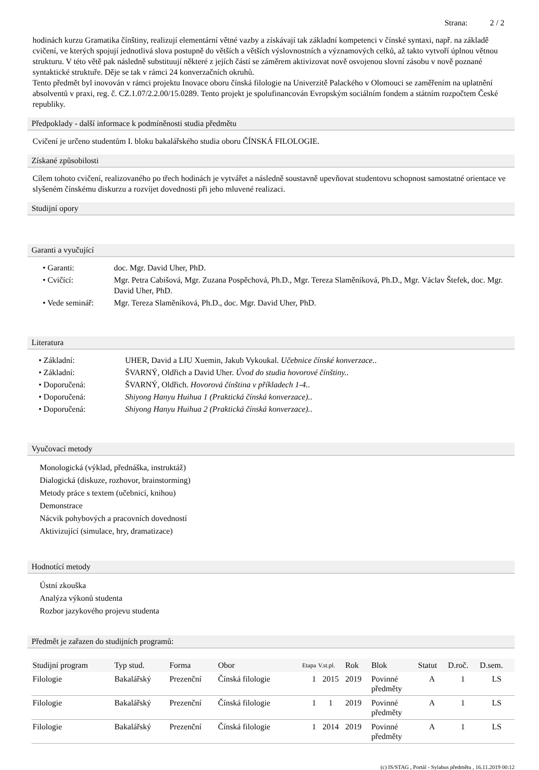Strana: 2 / 2
hodinách kurzu Gramatika čínštiny, realizují elementární větné vazby a získávají tak základní kompetenci v čínské syntaxi, např. na základě cvičení, ve kterých spojují jednotlivá slova postupně do větších a větších výslovnostních a významových celků, až takto vytvoří úplnou větnou strukturu. V této větě pak následně substituují některé z jejích částí se záměrem aktivizovat nově osvojenou slovní zásobu v nově poznané syntaktické struktuře. Děje se tak v rámci 24 konverzačních okruhů.
Tento předmět byl inovován v rámci projektu Inovace oboru čínská filologie na Univerzitě Palackého v Olomouci se zaměřením na uplatnění absolventů v praxi, reg. č. CZ.1.07/2.2.00/15.0289. Tento projekt je spolufinancován Evropským sociálním fondem a státním rozpočtem České republiky.
Předpoklady - další informace k podmíněnosti studia předmětu
Cvičení je určeno studentům I. bloku bakalářského studia oboru ČÍNSKÁ FILOLOGIE.
Získané způsobilosti
Cílem tohoto cvičení, realizovaného po třech hodinách je vytvářet a následně soustavně upevňovat studentovu schopnost samostatné orientace ve slyšeném čínskému diskurzu a rozvíjet dovednosti při jeho mluvené realizaci.
Studijní opory
Garanti a vyučující
• Garanti: doc. Mgr. David Uher, PhD.
• Cvičící: Mgr. Petra Cabišová, Mgr. Zuzana Pospěchová, Ph.D., Mgr. Tereza Slaměníková, Ph.D., Mgr. Václav Štefek, doc. Mgr. David Uher, PhD.
• Vede seminář: Mgr. Tereza Slaměníková, Ph.D., doc. Mgr. David Uher, PhD.
Literatura
• Základní: UHER, David a LIU Xuemin, Jakub Vykoukal. Učebnice čínské konverzace..
• Základní: ŠVARNÝ, Oldřich a David Uher. Úvod do studia hovorové čínštiny..
• Doporučená: ŠVARNÝ, Oldřich. Hovorová čínština v příkladech 1-4..
• Doporučená: Shiyong Hanyu Huihua 1 (Praktická čínská konverzace)..
• Doporučená: Shiyong Hanyu Huihua 2 (Praktická čínská konverzace)..
Vyučovací metody
Monologická (výklad, přednáška, instruktáž)
Dialogická (diskuze, rozhovor, brainstorming)
Metody práce s textem (učebnicí, knihou)
Demonstrace
Nácvik pohybových a pracovních dovedností
Aktivizující (simulace, hry, dramatizace)
Hodnotící metody
Ústní zkouška
Analýza výkonů studenta
Rozbor jazykového projevu studenta
Předmět je zařazen do studijních programů:
| Studijní program | Typ stud. | Forma | Obor | Etapa | V.st.pl. | Rok | Blok | Statut | D.roč. | D.sem. |
| --- | --- | --- | --- | --- | --- | --- | --- | --- | --- | --- |
| Filologie | Bakalářský | Prezenční | Čínská filologie | 1 | 2015 | 2019 | Povinné předměty | A | 1 | LS |
| Filologie | Bakalářský | Prezenční | Čínská filologie | 1 | 1 | 2019 | Povinné předměty | A | 1 | LS |
| Filologie | Bakalářský | Prezenční | Čínská filologie | 1 | 2014 | 2019 | Povinné předměty | A | 1 | LS |
(c) IS/STAG , Portál - Sylabus předmětu , 16.11.2019 00:12